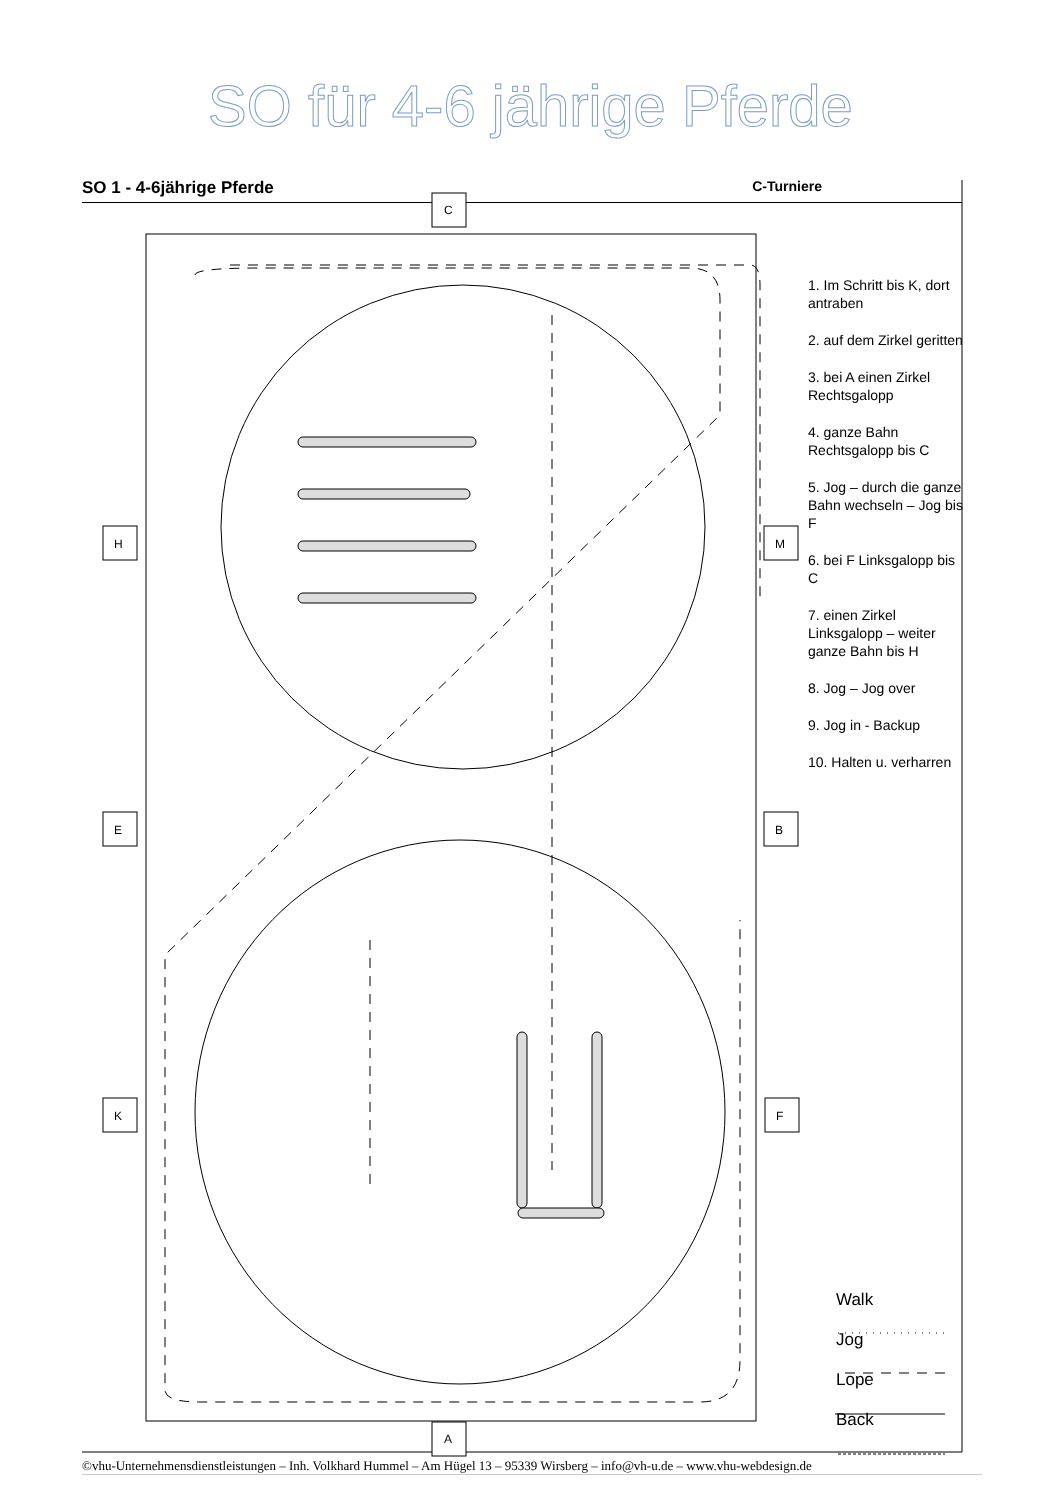SO für 4-6 jährige Pferde
SO 1 - 4-6jährige Pferde C-Turniere
H
E
K
M
B
F
C
A
1. Im Schritt bis K, dort antraben
2. auf dem Zirkel geritten
3. bei A einen Zirkel Rechtsgalopp
4. ganze Bahn Rechtsgalopp bis C
5. Jog – durch die ganze Bahn wechseln – Jog bis F
6. bei F Linksgalopp bis C
7. einen Zirkel Linksgalopp – weiter ganze Bahn bis H
8. Jog – Jog over
9. Jog in - Backup
10. Halten u. verharren
Walk
Jog
Lope
Back
©vhu-Unternehmensdienstleistungen – Inh. Volkhard Hummel – Am Hügel 13 – 95339 Wirsberg – info@vh-u.de – www.vhu-webdesign.de